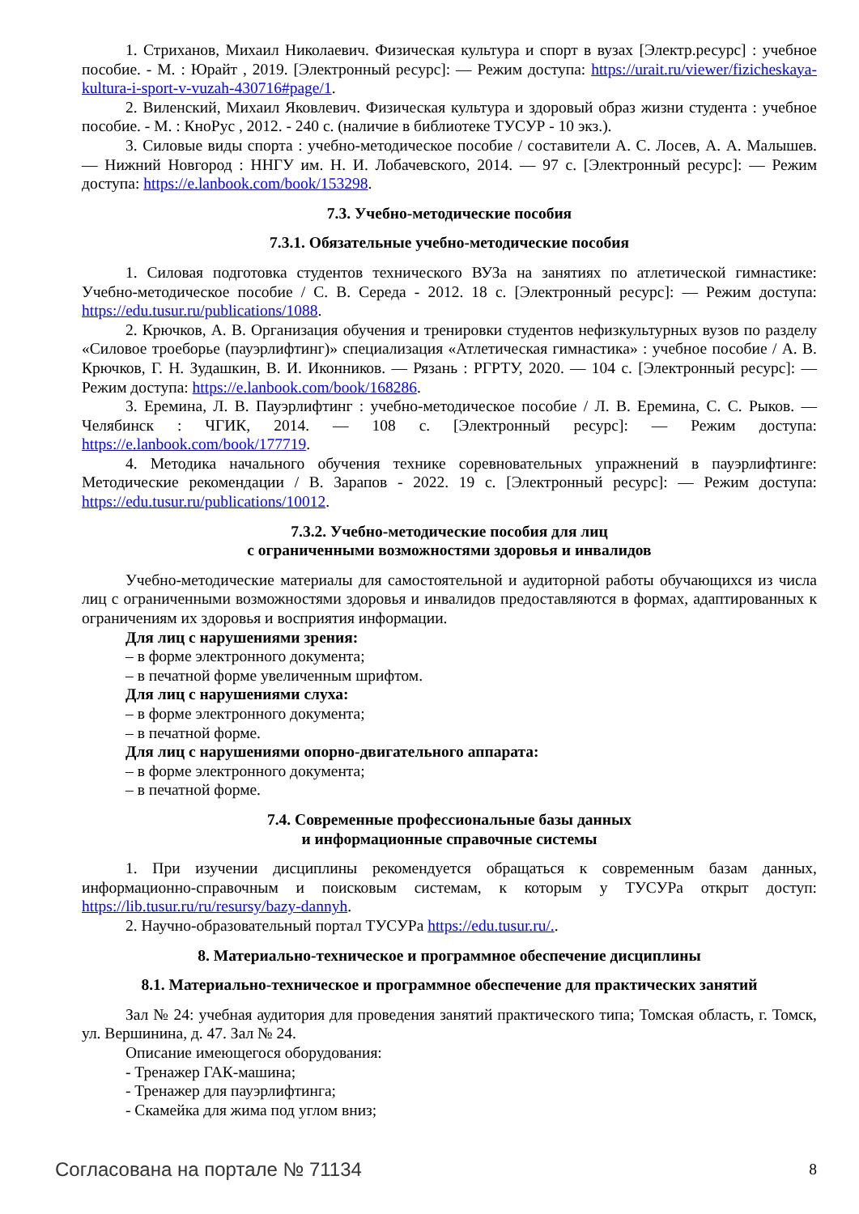1. Стриханов, Михаил Николаевич. Физическая культура и спорт в вузах [Электр.ресурс] : учебное пособие. - М. : Юрайт , 2019. [Электронный ресурс]: — Режим доступа: https://urait.ru/viewer/fizicheskaya-kultura-i-sport-v-vuzah-430716#page/1.
2. Виленский, Михаил Яковлевич. Физическая культура и здоровый образ жизни студента : учебное пособие. - М. : КноРус , 2012. - 240 с. (наличие в библиотеке ТУСУР - 10 экз.).
3. Силовые виды спорта : учебно-методическое пособие / составители А. С. Лосев, А. А. Малышев. — Нижний Новгород : ННГУ им. Н. И. Лобачевского, 2014. — 97 с. [Электронный ресурс]: — Режим доступа: https://e.lanbook.com/book/153298.
7.3. Учебно-методические пособия
7.3.1. Обязательные учебно-методические пособия
1. Силовая подготовка студентов технического ВУЗа на занятиях по атлетической гимнастике: Учебно-методическое пособие / С. В. Середа - 2012. 18 с. [Электронный ресурс]: — Режим доступа: https://edu.tusur.ru/publications/1088.
2. Крючков, А. В. Организация обучения и тренировки студентов нефизкультурных вузов по разделу «Силовое троеборье (пауэрлифтинг)» специализация «Атлетическая гимнастика» : учебное пособие / А. В. Крючков, Г. Н. Зудашкин, В. И. Иконников. — Рязань : РГРТУ, 2020. — 104 с. [Электронный ресурс]: — Режим доступа: https://e.lanbook.com/book/168286.
3. Еремина, Л. В. Пауэрлифтинг : учебно-методическое пособие / Л. В. Еремина, С. С. Рыков. — Челябинск : ЧГИК, 2014. — 108 с. [Электронный ресурс]: — Режим доступа: https://e.lanbook.com/book/177719.
4. Методика начального обучения технике соревновательных упражнений в пауэрлифтинге: Методические рекомендации / В. Зарапов - 2022. 19 с. [Электронный ресурс]: — Режим доступа: https://edu.tusur.ru/publications/10012.
7.3.2. Учебно-методические пособия для лиц
с ограниченными возможностями здоровья и инвалидов
Учебно-методические материалы для самостоятельной и аудиторной работы обучающихся из числа лиц с ограниченными возможностями здоровья и инвалидов предоставляются в формах, адаптированных к ограничениям их здоровья и восприятия информации.
Для лиц с нарушениями зрения:
– в форме электронного документа;
– в печатной форме увеличенным шрифтом.
Для лиц с нарушениями слуха:
– в форме электронного документа;
– в печатной форме.
Для лиц с нарушениями опорно-двигательного аппарата:
– в форме электронного документа;
– в печатной форме.
7.4. Современные профессиональные базы данных
и информационные справочные системы
1. При изучении дисциплины рекомендуется обращаться к современным базам данных, информационно-справочным и поисковым системам, к которым у ТУСУРа открыт доступ: https://lib.tusur.ru/ru/resursy/bazy-dannyh.
2. Научно-образовательный портал ТУСУРа https://edu.tusur.ru/..
8. Материально-техническое и программное обеспечение дисциплины
8.1. Материально-техническое и программное обеспечение для практических занятий
Зал № 24: учебная аудитория для проведения занятий практического типа; Томская область, г. Томск, ул. Вершинина, д. 47. Зал № 24.
Описание имеющегося оборудования:
- Тренажер ГАК-машина;
- Тренажер для пауэрлифтинга;
- Скамейка для жима под углом вниз;
Согласована на портале № 71134 8